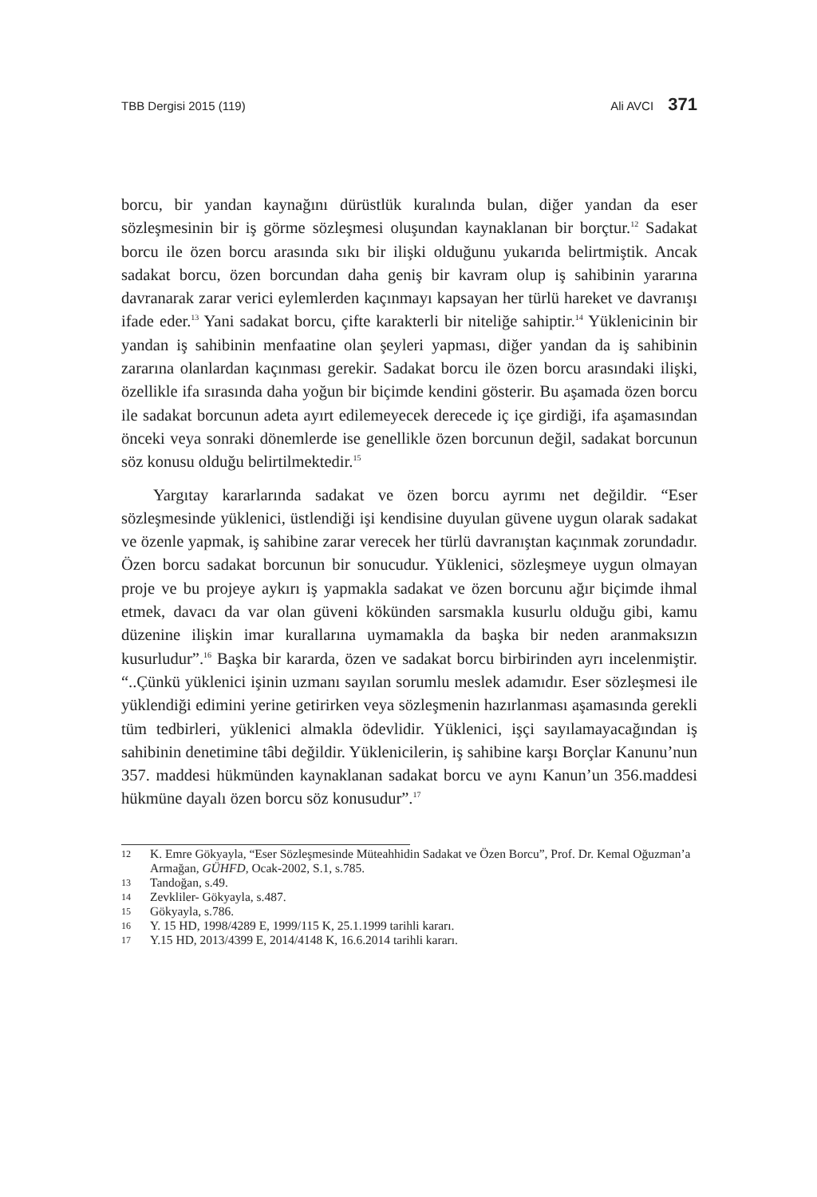TBB Dergisi 2015 (119) Ali AVCI 371
borcu, bir yandan kaynağını dürüstlük kuralında bulan, diğer yandan da eser sözleşmesinin bir iş görme sözleşmesi oluşundan kaynaklanan bir borçtur.<sup>12</sup> Sadakat borcu ile özen borcu arasında sıkı bir ilişki olduğunu yukarıda belirtmiştik. Ancak sadakat borcu, özen borcundan daha geniş bir kavram olup iş sahibinin yararına davranarak zarar verici eylemlerden kaçınmayı kapsayan her türlü hareket ve davranışı ifade eder.<sup>13</sup> Yani sadakat borcu, çifte karakterli bir niteliğe sahiptir.<sup>14</sup> Yüklenicinin bir yandan iş sahibinin menfaatine olan şeyleri yapması, diğer yandan da iş sahibinin zararına olanlardan kaçınması gerekir. Sadakat borcu ile özen borcu arasındaki ilişki, özellikle ifa sırasında daha yoğun bir biçimde kendini gösterir. Bu aşamada özen borcu ile sadakat borcunun adeta ayırt edilemeyecek derecede iç içe girdiği, ifa aşamasından önceki veya sonraki dönemlerde ise genellikle özen borcunun değil, sadakat borcunun söz konusu olduğu belirtilmektedir.<sup>15</sup>
Yargıtay kararlarında sadakat ve özen borcu ayrımı net değildir. “Eser sözleşmesinde yüklenici, üstlendiği işi kendisine duyulan güvene uygun olarak sadakat ve özenle yapmak, iş sahibine zarar verecek her türlü davranıştan kaçınmak zorundadır. Özen borcu sadakat borcunun bir sonucudur. Yüklenici, sözleşmeye uygun olmayan proje ve bu projeye aykırı iş yapmakla sadakat ve özen borcunu ağır biçimde ihmal etmek, davacı da var olan güveni kökünden sarsmakla kusurlu olduğu gibi, kamu düzenine ilişkin imar kurallarına uymamakla da başka bir neden aranmaksızın kusurludur”.<sup>16</sup> Başka bir kararda, özen ve sadakat borcu birbirinden ayrı incelenmiştir. “..Çünkü yüklenici işinin uzmanı sayılan sorumlu meslek adamıdır. Eser sözleşmesi ile yüklendiği edimini yerine getirirken veya sözleşmenin hazırlanması aşamasında gerekli tüm tedbirleri, yüklenici almakla ödevlidir. Yüklenici, işçi sayılamayacağından iş sahibinin denetimine tâbi değildir. Yüklenicilerin, iş sahibine karşı Borçlar Kanunu’nun 357. maddesi hükmünden kaynaklanan sadakat borcu ve aynı Kanun’un 356.maddesi hükmüne dayalı özen borcu söz konusudur”.<sup>17</sup>
12 K. Emre Gökyayla, “Eser Sözleşmesinde Müteahhidin Sadakat ve Özen Borcu”, Prof. Dr. Kemal Oğuzman’a Armağan, GÜHFD, Ocak-2002, S.1, s.785.
13 Tandoğan, s.49.
14 Zevkliler- Gökyayla, s.487.
15 Gökyayla, s.786.
16 Y. 15 HD, 1998/4289 E, 1999/115 K, 25.1.1999 tarihli kararı.
17 Y.15 HD, 2013/4399 E, 2014/4148 K, 16.6.2014 tarihli kararı.